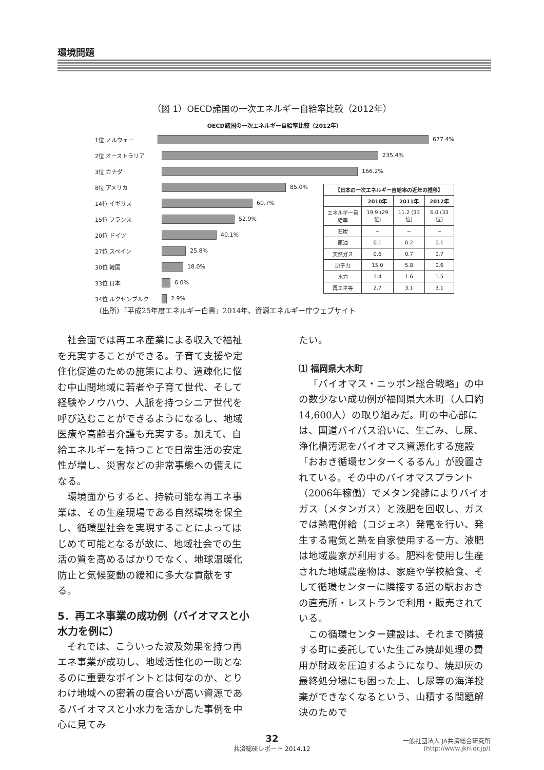環境問題
（図 1）OECD諸国の一次エネルギー自給率比較（2012年）
OECD諸国の一次エネルギー自給率比較（2012年）
1位 ノルウェー 677.4%
2位 オーストラリア 235.4%
3位 カナダ 166.2%
8位 アメリカ 85.0%
14位 イギリス 60.7%
15位 フランス 52.9%
20位 ドイツ 40.1%
27位 スペイン 25.8%
30位 韓国 18.0%
33位 日本 6.0%
34位 ルクセンブルク 2.9%
| 【日本の一次エネルギー自給率の近年の推移】 | | | |
| --- | --- | --- | --- |
| | 2010年 | 2011年 | 2012年 |
| エネルギー自給率 | 19.9 (29位) | 11.2 (33位) | 6.0 (33位) |
| 石炭 | − | − | − |
| 原油 | 0.1 | 0.2 | 0.1 |
| 天然ガス | 0.6 | 0.7 | 0.7 |
| 原子力 | 15.0 | 5.8 | 0.6 |
| 水力 | 1.4 | 1.6 | 1.5 |
| 再エネ等 | 2.7 | 3.1 | 3.1 |
（出所）「平成25年度エネルギー白書」2014年、資源エネルギー庁ウェブサイト
社会面では再エネ産業による収入で福祉を充実することができる。子育て支援や定住化促進のための施策により、過疎化に悩む中山間地域に若者や子育て世代、そして経験やノウハウ、人脈を持つシニア世代を呼び込むことができるようになるし、地域医療や高齢者介護も充実する。加えて、自給エネルギーを持つことで日常生活の安定性が増し、災害などの非常事態への備えになる。
環境面からすると、持続可能な再エネ事業は、その生産現場である自然環境を保全し、循環型社会を実現することによってはじめて可能となるが故に、地域社会での生活の質を高めるばかりでなく、地球温暖化防止と気候変動の緩和に多大な貢献をする。
5．再エネ事業の成功例（バイオマスと小水力を例に）
それでは、こういった波及効果を持つ再エネ事業が成功し、地域活性化の一助となるのに重要なポイントとは何なのか、とりわけ地域への密着の度合いが高い資源であるバイオマスと小水力を活かした事例を中心に見てみ
たい。
⑴ 福岡県大木町
「バイオマス・ニッポン総合戦略」の中の数少ない成功例が福岡県大木町（人口約14,600人）の取り組みだ。町の中心部には、国道バイパス沿いに、生ごみ、し尿、浄化槽汚泥をバイオマス資源化する施設「おおき循環センターくるるん」が設置されている。その中のバイオマスプラント（2006年稼働）でメタン発酵によりバイオガス（メタンガス）と液肥を回収し、ガスでは熱電併給（コジェネ）発電を行い、発生する電気と熱を自家使用する一方、液肥は地域農家が利用する。肥料を使用し生産された地域農産物は、家庭や学校給食、そして循環センターに隣接する道の駅おおきの直売所・レストランで利用・販売されている。
この循環センター建設は、それまで隣接する町に委託していた生ごみ焼却処理の費用が財政を圧迫するようになり、焼却灰の最終処分場にも困った上、し尿等の海洋投棄ができなくなるという、山積する問題解決のためで
32
共済総研レポート 2014.12
一般社団法人 JA共済総合研究所
(http://www.jkri.or.jp/)